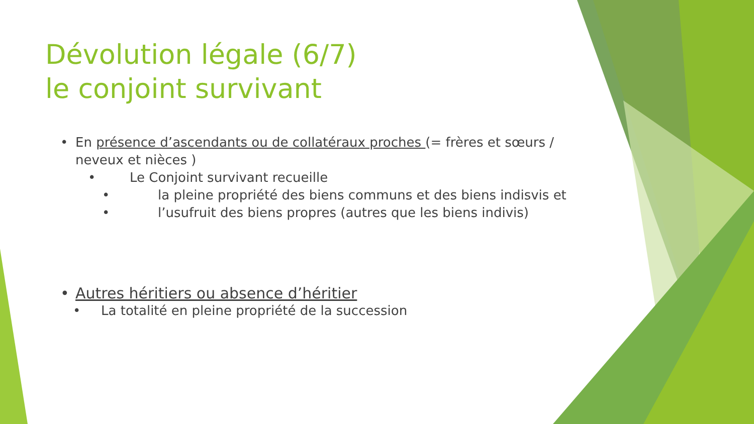Dévolution légale (6/7)
le conjoint survivant
• En présence d’ascendants ou de collatéraux proches (= frères et sœurs /
neveux et nièces )
• Le Conjoint survivant recueille
• la pleine propriété des biens communs et des biens indisvis et
• l’usufruit des biens propres (autres que les biens indivis)
• Autres héritiers ou absence d’héritier
• La totalité en pleine propriété de la succession